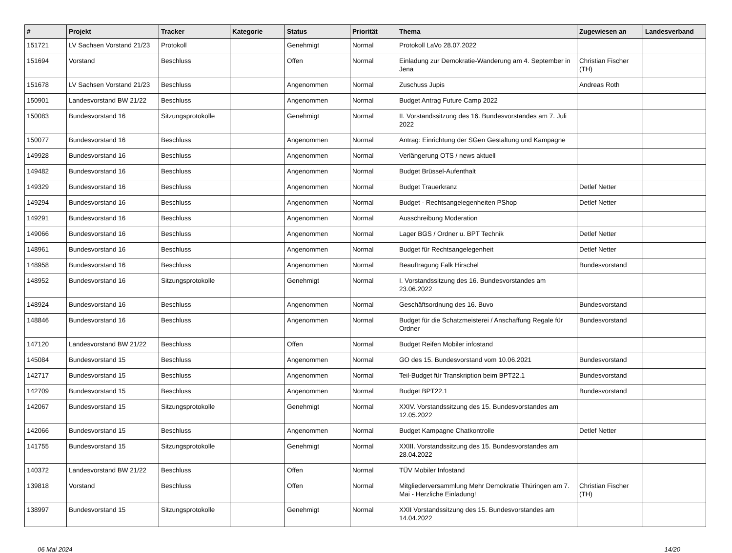| # | Projekt | Tracker | Kategorie | Status | Priorität | Thema | Zugewiesen an | Landesverband |
| --- | --- | --- | --- | --- | --- | --- | --- | --- |
| 151721 | LV Sachsen Vorstand 21/23 | Protokoll | | Genehmigt | Normal | Protokoll LaVo 28.07.2022 | | |
| 151694 | Vorstand | Beschluss | | Offen | Normal | Einladung zur Demokratie-Wanderung am 4. September in Jena | Christian Fischer (TH) | |
| 151678 | LV Sachsen Vorstand 21/23 | Beschluss | | Angenommen | Normal | Zuschuss Jupis | Andreas Roth | |
| 150901 | Landesvorstand BW 21/22 | Beschluss | | Angenommen | Normal | Budget Antrag Future Camp 2022 | | |
| 150083 | Bundesvorstand 16 | Sitzungsprotokolle | | Genehmigt | Normal | II. Vorstandssitzung des 16. Bundesvorstandes am 7. Juli 2022 | | |
| 150077 | Bundesvorstand 16 | Beschluss | | Angenommen | Normal | Antrag: Einrichtung der SGen Gestaltung und Kampagne | | |
| 149928 | Bundesvorstand 16 | Beschluss | | Angenommen | Normal | Verlängerung OTS / news aktuell | | |
| 149482 | Bundesvorstand 16 | Beschluss | | Angenommen | Normal | Budget Brüssel-Aufenthalt | | |
| 149329 | Bundesvorstand 16 | Beschluss | | Angenommen | Normal | Budget Trauerkranz | Detlef Netter | |
| 149294 | Bundesvorstand 16 | Beschluss | | Angenommen | Normal | Budget - Rechtsangelegenheiten PShop | Detlef Netter | |
| 149291 | Bundesvorstand 16 | Beschluss | | Angenommen | Normal | Ausschreibung Moderation | | |
| 149066 | Bundesvorstand 16 | Beschluss | | Angenommen | Normal | Lager BGS / Ordner u. BPT Technik | Detlef Netter | |
| 148961 | Bundesvorstand 16 | Beschluss | | Angenommen | Normal | Budget für Rechtsangelegenheit | Detlef Netter | |
| 148958 | Bundesvorstand 16 | Beschluss | | Angenommen | Normal | Beauftragung Falk Hirschel | Bundesvorstand | |
| 148952 | Bundesvorstand 16 | Sitzungsprotokolle | | Genehmigt | Normal | I. Vorstandssitzung des 16. Bundesvorstandes am 23.06.2022 | | |
| 148924 | Bundesvorstand 16 | Beschluss | | Angenommen | Normal | Geschäftsordnung des 16. Buvo | Bundesvorstand | |
| 148846 | Bundesvorstand 16 | Beschluss | | Angenommen | Normal | Budget für die Schatzmeisterei / Anschaffung Regale für Ordner | Bundesvorstand | |
| 147120 | Landesvorstand BW 21/22 | Beschluss | | Offen | Normal | Budget Reifen Mobiler infostand | | |
| 145084 | Bundesvorstand 15 | Beschluss | | Angenommen | Normal | GO des 15. Bundesvorstand vom 10.06.2021 | Bundesvorstand | |
| 142717 | Bundesvorstand 15 | Beschluss | | Angenommen | Normal | Teil-Budget für Transkription beim BPT22.1 | Bundesvorstand | |
| 142709 | Bundesvorstand 15 | Beschluss | | Angenommen | Normal | Budget BPT22.1 | Bundesvorstand | |
| 142067 | Bundesvorstand 15 | Sitzungsprotokolle | | Genehmigt | Normal | XXIV. Vorstandssitzung des 15. Bundesvorstandes am 12.05.2022 | | |
| 142066 | Bundesvorstand 15 | Beschluss | | Angenommen | Normal | Budget Kampagne Chatkontrolle | Detlef Netter | |
| 141755 | Bundesvorstand 15 | Sitzungsprotokolle | | Genehmigt | Normal | XXIII. Vorstandssitzung des 15. Bundesvorstandes am 28.04.2022 | | |
| 140372 | Landesvorstand BW 21/22 | Beschluss | | Offen | Normal | TÜV Mobiler Infostand | | |
| 139818 | Vorstand | Beschluss | | Offen | Normal | Mitgliederversammlung Mehr Demokratie Thüringen am 7. Mai - Herzliche Einladung! | Christian Fischer (TH) | |
| 138997 | Bundesvorstand 15 | Sitzungsprotokolle | | Genehmigt | Normal | XXII Vorstandssitzung des 15. Bundesvorstandes am 14.04.2022 | | |
06 Mai 2024 14/20